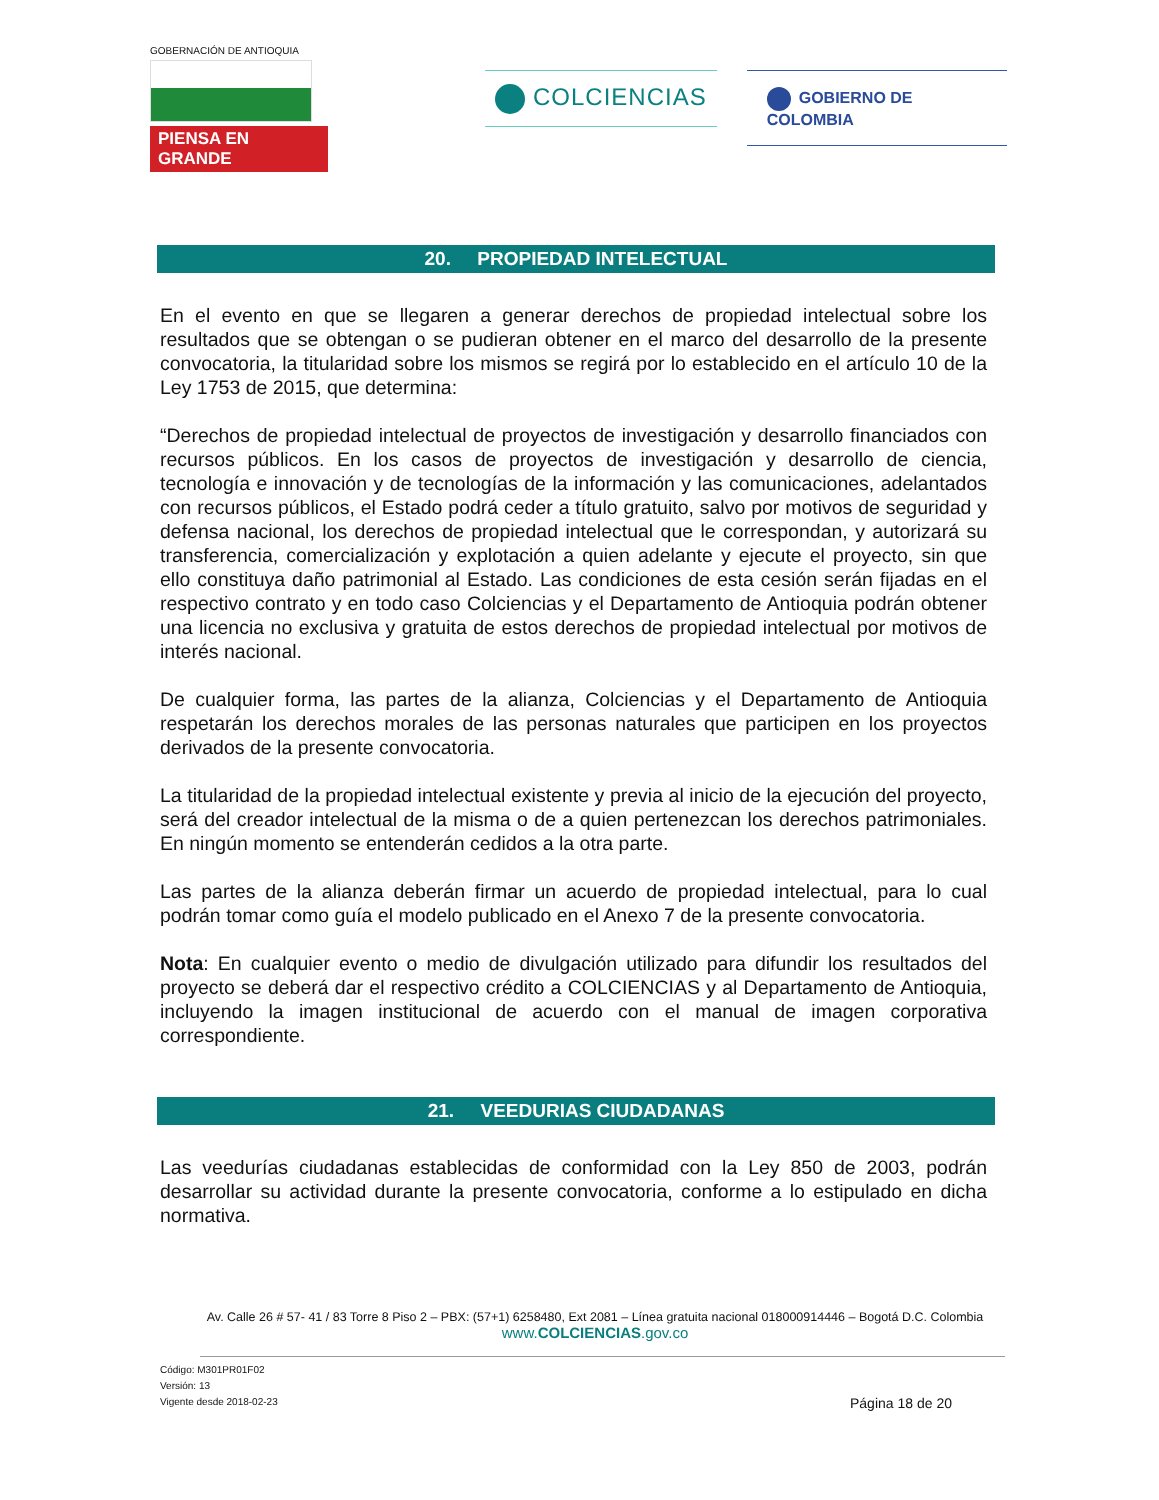GOBERNACIÓN DE ANTIOQUIA
PIENSA EN GRANDE
COLCIENCIAS
GOBIERNO DE COLOMBIA
20. PROPIEDAD INTELECTUAL
En el evento en que se llegaren a generar derechos de propiedad intelectual sobre los resultados que se obtengan o se pudieran obtener en el marco del desarrollo de la presente convocatoria, la titularidad sobre los mismos se regirá por lo establecido en el artículo 10 de la Ley 1753 de 2015, que determina:
“Derechos de propiedad intelectual de proyectos de investigación y desarrollo financiados con recursos públicos. En los casos de proyectos de investigación y desarrollo de ciencia, tecnología e innovación y de tecnologías de la información y las comunicaciones, adelantados con recursos públicos, el Estado podrá ceder a título gratuito, salvo por motivos de seguridad y defensa nacional, los derechos de propiedad intelectual que le correspondan, y autorizará su transferencia, comercialización y explotación a quien adelante y ejecute el proyecto, sin que ello constituya daño patrimonial al Estado. Las condiciones de esta cesión serán fijadas en el respectivo contrato y en todo caso Colciencias y el Departamento de Antioquia podrán obtener una licencia no exclusiva y gratuita de estos derechos de propiedad intelectual por motivos de interés nacional.
De cualquier forma, las partes de la alianza, Colciencias y el Departamento de Antioquia respetarán los derechos morales de las personas naturales que participen en los proyectos derivados de la presente convocatoria.
La titularidad de la propiedad intelectual existente y previa al inicio de la ejecución del proyecto, será del creador intelectual de la misma o de a quien pertenezcan los derechos patrimoniales. En ningún momento se entenderán cedidos a la otra parte.
Las partes de la alianza deberán firmar un acuerdo de propiedad intelectual, para lo cual podrán tomar como guía el modelo publicado en el Anexo 7 de la presente convocatoria.
Nota: En cualquier evento o medio de divulgación utilizado para difundir los resultados del proyecto se deberá dar el respectivo crédito a COLCIENCIAS y al Departamento de Antioquia, incluyendo la imagen institucional de acuerdo con el manual de imagen corporativa correspondiente.
21. VEEDURIAS CIUDADANAS
Las veedurías ciudadanas establecidas de conformidad con la Ley 850 de 2003, podrán desarrollar su actividad durante la presente convocatoria, conforme a lo estipulado en dicha normativa.
Av. Calle 26 # 57- 41 / 83 Torre 8 Piso 2 – PBX: (57+1) 6258480, Ext 2081 – Línea gratuita nacional 018000914446 – Bogotá D.C. Colombia
www.COLCIENCIAS.gov.co
Código: M301PR01F02
Versión: 13
Vigente desde 2018-02-23
Página 18 de 20